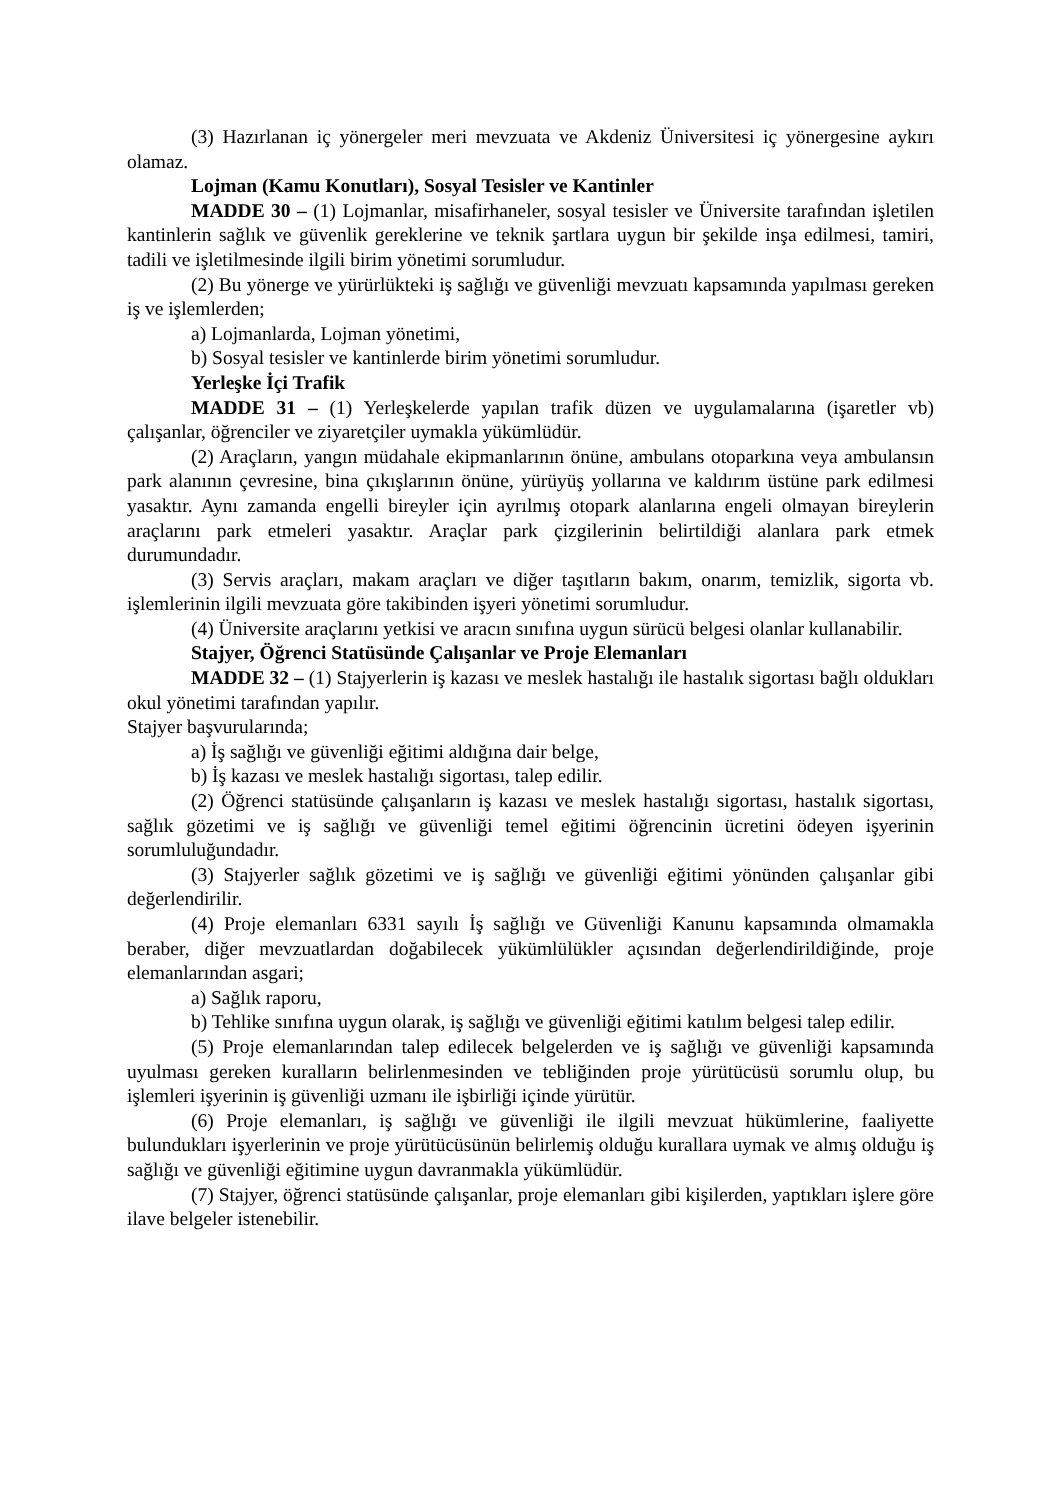(3) Hazırlanan iç yönergeler meri mevzuata ve Akdeniz Üniversitesi iç yönergesine aykırı olamaz.
Lojman (Kamu Konutları), Sosyal Tesisler ve Kantinler
MADDE 30 – (1) Lojmanlar, misafirhaneler, sosyal tesisler ve Üniversite tarafından işletilen kantinlerin sağlık ve güvenlik gereklerine ve teknik şartlara uygun bir şekilde inşa edilmesi, tamiri, tadili ve işletilmesinde ilgili birim yönetimi sorumludur.
(2) Bu yönerge ve yürürlükteki iş sağlığı ve güvenliği mevzuatı kapsamında yapılması gereken iş ve işlemlerden;
a) Lojmanlarda, Lojman yönetimi,
b) Sosyal tesisler ve kantinlerde birim yönetimi sorumludur.
Yerleşke İçi Trafik
MADDE 31 – (1) Yerleşkelerde yapılan trafik düzen ve uygulamalarına (işaretler vb) çalışanlar, öğrenciler ve ziyaretçiler uymakla yükümlüdür.
(2) Araçların, yangın müdahale ekipmanlarının önüne, ambulans otoparkına veya ambulansın park alanının çevresine, bina çıkışlarının önüne, yürüyüş yollarına ve kaldırım üstüne park edilmesi yasaktır. Aynı zamanda engelli bireyler için ayrılmış otopark alanlarına engeli olmayan bireylerin araçlarını park etmeleri yasaktır. Araçlar park çizgilerinin belirtildiği alanlara park etmek durumundadır.
(3) Servis araçları, makam araçları ve diğer taşıtların bakım, onarım, temizlik, sigorta vb. işlemlerinin ilgili mevzuata göre takibinden işyeri yönetimi sorumludur.
(4) Üniversite araçlarını yetkisi ve aracın sınıfına uygun sürücü belgesi olanlar kullanabilir.
Stajyer, Öğrenci Statüsünde Çalışanlar ve Proje Elemanları
MADDE 32 – (1) Stajyerlerin iş kazası ve meslek hastalığı ile hastalık sigortası bağlı oldukları okul yönetimi tarafından yapılır.
Stajyer başvurularında;
a) İş sağlığı ve güvenliği eğitimi aldığına dair belge,
b) İş kazası ve meslek hastalığı sigortası, talep edilir.
(2) Öğrenci statüsünde çalışanların iş kazası ve meslek hastalığı sigortası, hastalık sigortası, sağlık gözetimi ve iş sağlığı ve güvenliği temel eğitimi öğrencinin ücretini ödeyen işyerinin sorumluluğundadır.
(3) Stajyerler sağlık gözetimi ve iş sağlığı ve güvenliği eğitimi yönünden çalışanlar gibi değerlendirilir.
(4) Proje elemanları 6331 sayılı İş sağlığı ve Güvenliği Kanunu kapsamında olmamakla beraber, diğer mevzuatlardan doğabilecek yükümlülükler açısından değerlendirildiğinde, proje elemanlarından asgari;
a) Sağlık raporu,
b) Tehlike sınıfına uygun olarak, iş sağlığı ve güvenliği eğitimi katılım belgesi talep edilir.
(5) Proje elemanlarından talep edilecek belgelerden ve iş sağlığı ve güvenliği kapsamında uyulması gereken kuralların belirlenmesinden ve tebliğinden proje yürütücüsü sorumlu olup, bu işlemleri işyerinin iş güvenliği uzmanı ile işbirliği içinde yürütür.
(6) Proje elemanları, iş sağlığı ve güvenliği ile ilgili mevzuat hükümlerine, faaliyette bulundukları işyerlerinin ve proje yürütücüsünün belirlemiş olduğu kurallara uymak ve almış olduğu iş sağlığı ve güvenliği eğitimine uygun davranmakla yükümlüdür.
(7) Stajyer, öğrenci statüsünde çalışanlar, proje elemanları gibi kişilerden, yaptıkları işlere göre ilave belgeler istenebilir.